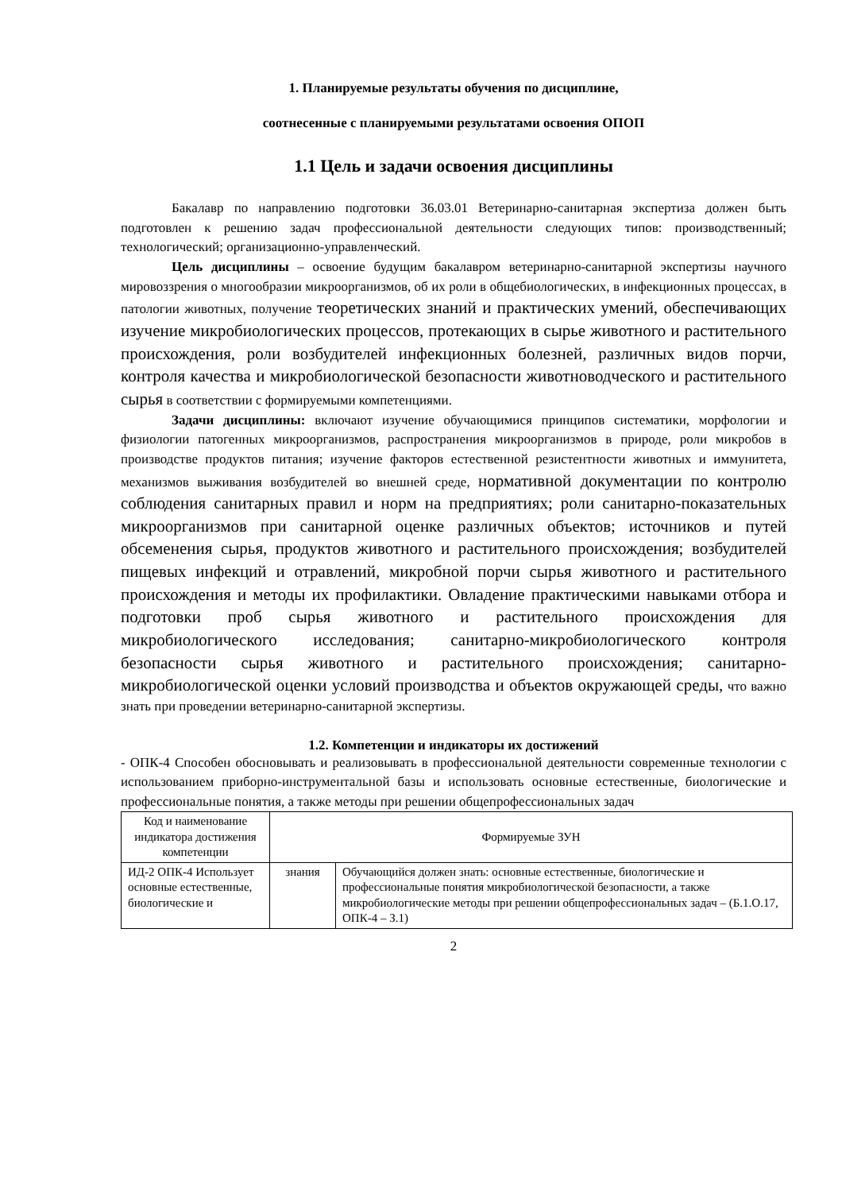1. Планируемые результаты обучения по дисциплине,
соотнесенные с планируемыми результатами освоения ОПОП
1.1 Цель и задачи освоения дисциплины
Бакалавр по направлению подготовки 36.03.01 Ветеринарно-санитарная экспертиза должен быть подготовлен к решению задач профессиональной деятельности следующих типов: производственный; технологический; организационно-управленческий.
Цель дисциплины – освоение будущим бакалавром ветеринарно-санитарной экспертизы научного мировоззрения о многообразии микроорганизмов, об их роли в общебиологических, в инфекционных процессах, в патологии животных, получение теоретических знаний и практических умений, обеспечивающих изучение микробиологических процессов, протекающих в сырье животного и растительного происхождения, роли возбудителей инфекционных болезней, различных видов порчи, контроля качества и микробиологической безопасности животноводческого и растительного сырья в соответствии с формируемыми компетенциями.
Задачи дисциплины: включают изучение обучающимися принципов систематики, морфологии и физиологии патогенных микроорганизмов, распространения микроорганизмов в природе, роли микробов в производстве продуктов питания; изучение факторов естественной резистентности животных и иммунитета, механизмов выживания возбудителей во внешней среде, нормативной документации по контролю соблюдения санитарных правил и норм на предприятиях; роли санитарно-показательных микроорганизмов при санитарной оценке различных объектов; источников и путей обсеменения сырья, продуктов животного и растительного происхождения; возбудителей пищевых инфекций и отравлений, микробной порчи сырья животного и растительного происхождения и методы их профилактики. Овладение практическими навыками отбора и подготовки проб сырья животного и растительного происхождения для микробиологического исследования; санитарно-микробиологического контроля безопасности сырья животного и растительного происхождения; санитарно-микробиологической оценки условий производства и объектов окружающей среды, что важно знать при проведении ветеринарно-санитарной экспертизы.
1.2. Компетенции и индикаторы их достижений
- ОПК-4 Способен обосновывать и реализовывать в профессиональной деятельности современные технологии с использованием приборно-инструментальной базы и использовать основные естественные, биологические и профессиональные понятия, а также методы при решении общепрофессиональных задач
| Код и наименование индикатора достижения компетенции | Формируемые ЗУН | |
| ИД-2 ОПК-4 Использует основные естественные, биологические и | знания | Обучающийся должен знать: основные естественные, биологические и профессиональные понятия микробиологической безопасности, а также микробиологические методы при решении общепрофессиональных задач – (Б.1.О.17, ОПК-4 – З.1) |
2